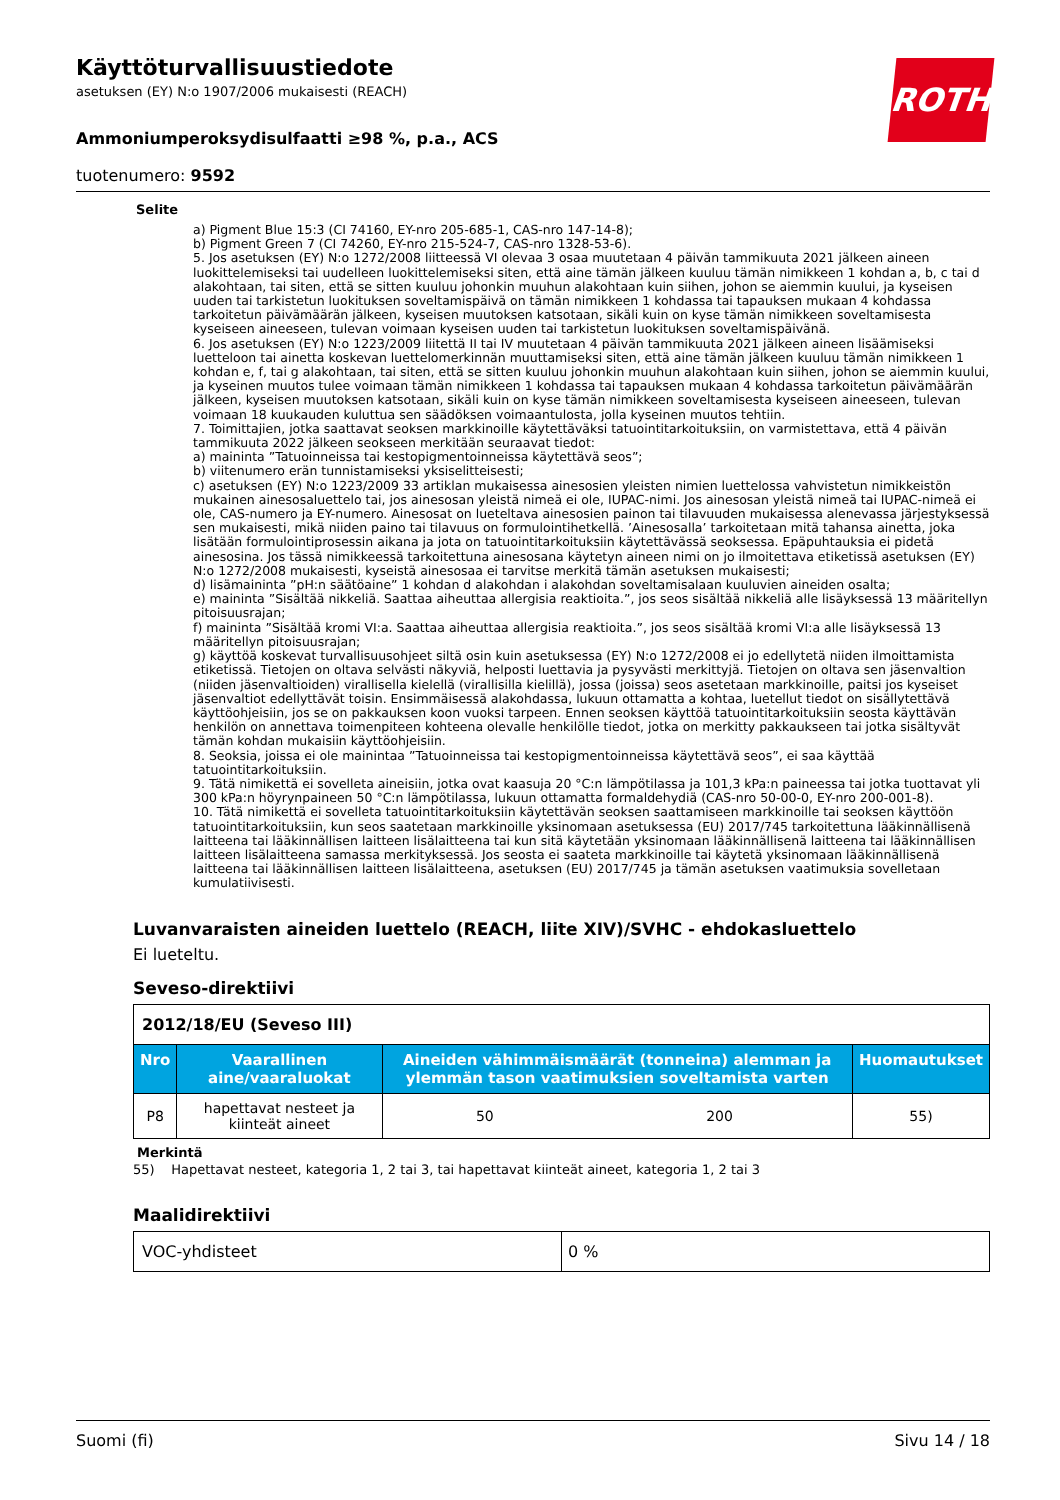ROTH
Käyttöturvallisuustiedote
asetuksen (EY) N:o 1907/2006 mukaisesti (REACH)
Ammoniumperoksydisulfaatti ≥98 %, p.a., ACS
tuotenumero: 9592
Selite
a) Pigment Blue 15:3 (CI 74160, EY-nro 205-685-1, CAS-nro 147-14-8);
b) Pigment Green 7 (CI 74260, EY-nro 215-524-7, CAS-nro 1328-53-6).
5. Jos asetuksen (EY) N:o 1272/2008 liitteessä VI olevaa 3 osaa muutetaan 4 päivän tammikuuta 2021 jälkeen aineen luokittelemiseksi tai uudelleen luokittelemiseksi siten, että aine tämän jälkeen kuuluu tämän nimikkeen 1 kohdan a, b, c tai d alakohtaan, tai siten, että se sitten kuuluu johonkin muuhun alakohtaan kuin siihen, johon se aiemmin kuului, ja kyseisen uuden tai tarkistetun luokituksen soveltamispäivä on tämän nimikkeen 1 kohdassa tai tapauksen mukaan 4 kohdassa tarkoitetun päivämäärän jälkeen, kyseisen muutoksen katsotaan, sikäli kuin on kyse tämän nimikkeen soveltamisesta kyseiseen aineeseen, tulevan voimaan kyseisen uuden tai tarkistetun luokituksen soveltamispäivänä.
6. Jos asetuksen (EY) N:o 1223/2009 liitettä II tai IV muutetaan 4 päivän tammikuuta 2021 jälkeen aineen lisäämiseksi luetteloon tai ainetta koskevan luettelomerkinnän muuttamiseksi siten, että aine tämän jälkeen kuuluu tämän nimikkeen 1 kohdan e, f, tai g alakohtaan, tai siten, että se sitten kuuluu johonkin muuhun alakohtaan kuin siihen, johon se aiemmin kuului, ja kyseinen muutos tulee voimaan tämän nimikkeen 1 kohdassa tai tapauksen mukaan 4 kohdassa tarkoitetun päivämäärän jälkeen, kyseisen muutoksen katsotaan, sikäli kuin on kyse tämän nimikkeen soveltamisesta kyseiseen aineeseen, tulevan voimaan 18 kuukauden kuluttua sen säädöksen voimaantulosta, jolla kyseinen muutos tehtiin.
7. Toimittajien, jotka saattavat seoksen markkinoille käytettäväksi tatuointitarkoituksiin, on varmistettava, että 4 päivän tammikuuta 2022 jälkeen seokseen merkitään seuraavat tiedot:
a) maininta ”Tatuoinneissa tai kestopigmentoinneissa käytettävä seos”;
b) viitenumero erän tunnistamiseksi yksiselitteisesti;
c) asetuksen (EY) N:o 1223/2009 33 artiklan mukaisessa ainesosien yleisten nimien luettelossa vahvistetun nimikkeistön mukainen ainesosaluettelo tai, jos ainesosan yleistä nimeä ei ole, IUPAC-nimi. Jos ainesosan yleistä nimeä tai IUPAC-nimeä ei ole, CAS-numero ja EY-numero. Ainesosat on lueteltava ainesosien painon tai tilavuuden mukaisessa alenevassa järjestyksessä sen mukaisesti, mikä niiden paino tai tilavuus on formulointihetkellä. ’Ainesosalla’ tarkoitetaan mitä tahansa ainetta, joka lisätään formulointiprosessin aikana ja jota on tatuointitarkoituksiin käytettävässä seoksessa. Epäpuhtauksia ei pidetä ainesosina. Jos tässä nimikkeessä tarkoitettuna ainesosana käytetyn aineen nimi on jo ilmoitettava etiketissä asetuksen (EY) N:o 1272/2008 mukaisesti, kyseistä ainesosaa ei tarvitse merkitä tämän asetuksen mukaisesti;
d) lisämaininta ”pH:n säätöaine” 1 kohdan d alakohdan i alakohdan soveltamisalaan kuuluvien aineiden osalta;
e) maininta ”Sisältää nikkeliä. Saattaa aiheuttaa allergisia reaktioita.”, jos seos sisältää nikkeliä alle lisäyksessä 13 määritellyn pitoisuusrajan;
f) maininta ”Sisältää kromi VI:a. Saattaa aiheuttaa allergisia reaktioita.”, jos seos sisältää kromi VI:a alle lisäyksessä 13 määritellyn pitoisuusrajan;
g) käyttöä koskevat turvallisuusohjeet siltä osin kuin asetuksessa (EY) N:o 1272/2008 ei jo edellytetä niiden ilmoittamista etiketissä. Tietojen on oltava selvästi näkyviä, helposti luettavia ja pysyvästi merkittyjä. Tietojen on oltava sen jäsenvaltion (niiden jäsenvaltioiden) virallisella kielellä (virallisilla kielillä), jossa (joissa) seos asetetaan markkinoille, paitsi jos kyseiset jäsenvaltiot edellyttävät toisin. Ensimmäisessä alakohdassa, lukuun ottamatta a kohtaa, luetellut tiedot on sisällytettävä käyttöohjeisiin, jos se on pakkauksen koon vuoksi tarpeen. Ennen seoksen käyttöä tatuointitarkoituksiin seosta käyttävän henkilön on annettava toimenpiteen kohteena olevalle henkilölle tiedot, jotka on merkitty pakkaukseen tai jotka sisältyvät tämän kohdan mukaisiin käyttöohjeisiin.
8. Seoksia, joissa ei ole mainintaa ”Tatuoinneissa tai kestopigmentoinneissa käytettävä seos”, ei saa käyttää tatuointitarkoituksiin.
9. Tätä nimikettä ei sovelleta aineisiin, jotka ovat kaasuja 20 °C:n lämpötilassa ja 101,3 kPa:n paineessa tai jotka tuottavat yli 300 kPa:n höyrynpaineen 50 °C:n lämpötilassa, lukuun ottamatta formaldehydiä (CAS-nro 50-00-0, EY-nro 200-001-8).
10. Tätä nimikettä ei sovelleta tatuointitarkoituksiin käytettävän seoksen saattamiseen markkinoille tai seoksen käyttöön tatuointitarkoituksiin, kun seos saatetaan markkinoille yksinomaan asetuksessa (EU) 2017/745 tarkoitettuna lääkinnällisenä laitteena tai lääkinnällisen laitteen lisälaitteena tai kun sitä käytetään yksinomaan lääkinnällisenä laitteena tai lääkinnällisen laitteen lisälaitteena samassa merkityksessä. Jos seosta ei saateta markkinoille tai käytetä yksinomaan lääkinnällisenä laitteena tai lääkinnällisen laitteen lisälaitteena, asetuksen (EU) 2017/745 ja tämän asetuksen vaatimuksia sovelletaan kumulatiivisesti.
Luvanvaraisten aineiden luettelo (REACH, liite XIV)/SVHC - ehdokasluettelo
Ei lueteltu.
Seveso-direktiivi
| 2012/18/EU (Seveso III) | | | | |
| Nro | Vaarallinen aine/vaaraluokat | Aineiden vähimmäismäärät (tonneina) alemman ja ylemmän tason vaatimuksien soveltamista varten | | Huomautukset |
| P8 | hapettavat nesteet ja kiinteät aineet | 50 | 200 | 55) |
Merkintä
55) Hapettavat nesteet, kategoria 1, 2 tai 3, tai hapettavat kiinteät aineet, kategoria 1, 2 tai 3
Maalidirektiivi
| VOC-yhdisteet | 0 % |
Suomi (fi) Sivu 14 / 18